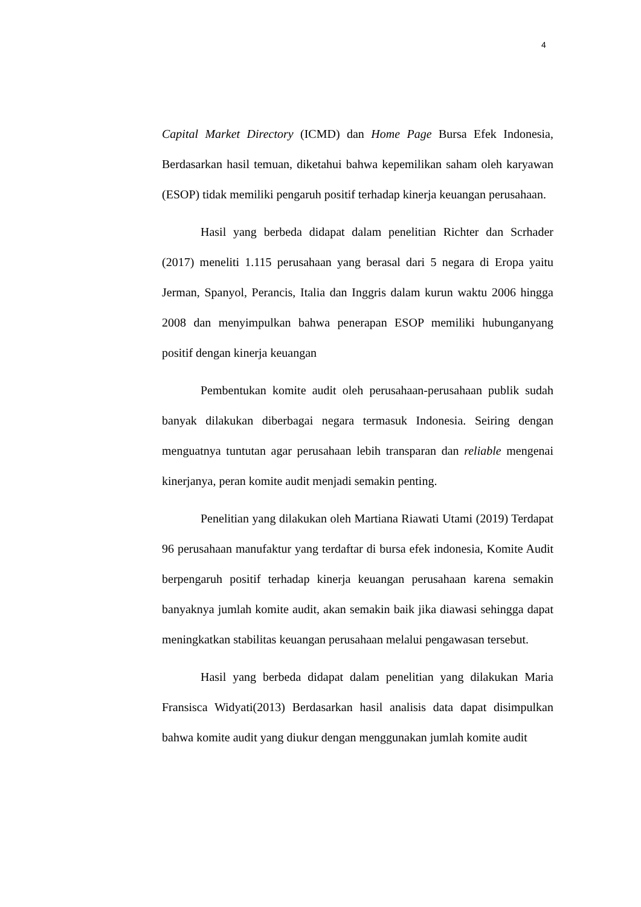4
Capital Market Directory (ICMD) dan Home Page Bursa Efek Indonesia, Berdasarkan hasil temuan, diketahui bahwa kepemilikan saham oleh karyawan (ESOP) tidak memiliki pengaruh positif terhadap kinerja keuangan perusahaan.
Hasil yang berbeda didapat dalam penelitian Richter dan Scrhader (2017) meneliti 1.115 perusahaan yang berasal dari 5 negara di Eropa yaitu Jerman, Spanyol, Perancis, Italia dan Inggris dalam kurun waktu 2006 hingga 2008 dan menyimpulkan bahwa penerapan ESOP memiliki hubunganyang positif dengan kinerja keuangan
Pembentukan komite audit oleh perusahaan-perusahaan publik sudah banyak dilakukan diberbagai negara termasuk Indonesia. Seiring dengan menguatnya tuntutan agar perusahaan lebih transparan dan reliable mengenai kinerjanya, peran komite audit menjadi semakin penting.
Penelitian yang dilakukan oleh Martiana Riawati Utami (2019) Terdapat 96 perusahaan manufaktur yang terdaftar di bursa efek indonesia, Komite Audit berpengaruh positif terhadap kinerja keuangan perusahaan karena semakin banyaknya jumlah komite audit, akan semakin baik jika diawasi sehingga dapat meningkatkan stabilitas keuangan perusahaan melalui pengawasan tersebut.
Hasil yang berbeda didapat dalam penelitian yang dilakukan Maria Fransisca Widyati(2013) Berdasarkan hasil analisis data dapat disimpulkan bahwa komite audit yang diukur dengan menggunakan jumlah komite audit